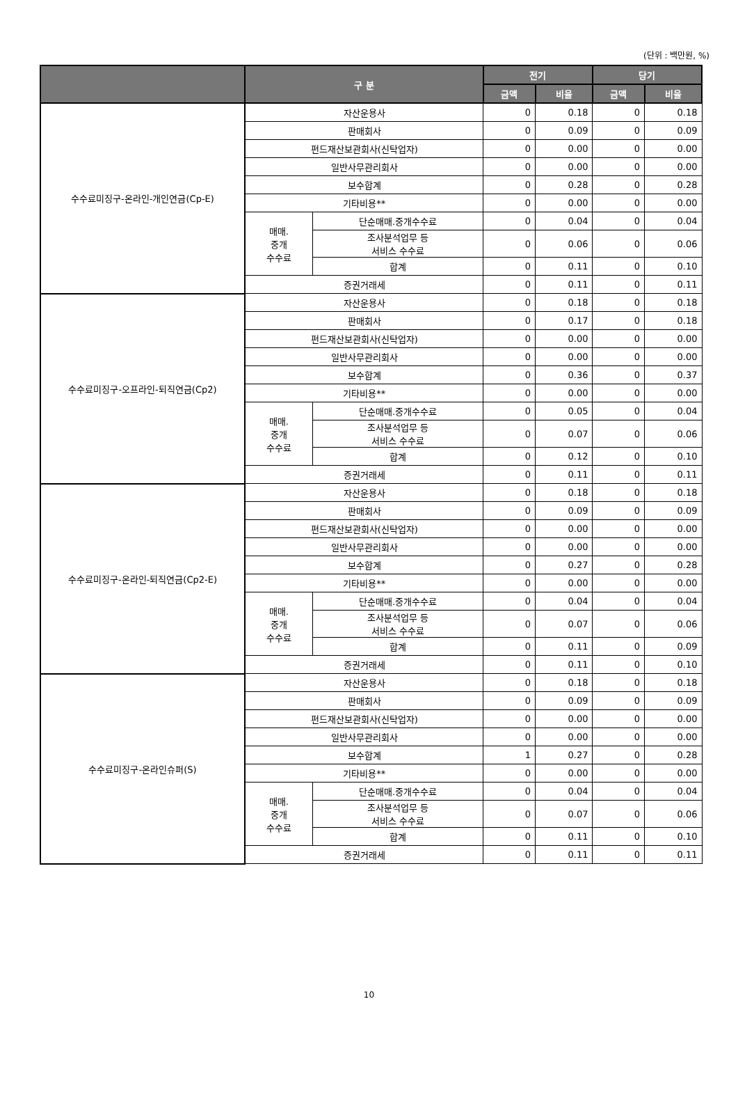(단위 : 백만원, %)
| | 구 분 | | 전기 | | 당기 | |
| --- | --- | --- | --- | --- | --- | --- |
| | | | 금액 | 비율 | 금액 | 비율 |
| 수수료미징구-온라인-개인연금(Cp-E) | 자산운용사 | | 0 | 0.18 | 0 | 0.18 |
| | 판매회사 | | 0 | 0.09 | 0 | 0.09 |
| | 펀드재산보관회사(신탁업자) | | 0 | 0.00 | 0 | 0.00 |
| | 일반사무관리회사 | | 0 | 0.00 | 0 | 0.00 |
| | 보수합계 | | 0 | 0.28 | 0 | 0.28 |
| | 기타비용** | | 0 | 0.00 | 0 | 0.00 |
| | 매매. 중개 수수료 | 단순매매.중개수수료 | 0 | 0.04 | 0 | 0.04 |
| | | 조사분석업무 등 서비스 수수료 | 0 | 0.06 | 0 | 0.06 |
| | | 합계 | 0 | 0.11 | 0 | 0.10 |
| | 증권거래세 | | 0 | 0.11 | 0 | 0.11 |
| 수수료미징구-오프라인-퇴직연금(Cp2) | 자산운용사 | | 0 | 0.18 | 0 | 0.18 |
| | 판매회사 | | 0 | 0.17 | 0 | 0.18 |
| | 펀드재산보관회사(신탁업자) | | 0 | 0.00 | 0 | 0.00 |
| | 일반사무관리회사 | | 0 | 0.00 | 0 | 0.00 |
| | 보수합계 | | 0 | 0.36 | 0 | 0.37 |
| | 기타비용** | | 0 | 0.00 | 0 | 0.00 |
| | 매매. 중개 수수료 | 단순매매.중개수수료 | 0 | 0.05 | 0 | 0.04 |
| | | 조사분석업무 등 서비스 수수료 | 0 | 0.07 | 0 | 0.06 |
| | | 합계 | 0 | 0.12 | 0 | 0.10 |
| | 증권거래세 | | 0 | 0.11 | 0 | 0.11 |
| 수수료미징구-온라인-퇴직연금(Cp2-E) | 자산운용사 | | 0 | 0.18 | 0 | 0.18 |
| | 판매회사 | | 0 | 0.09 | 0 | 0.09 |
| | 펀드재산보관회사(신탁업자) | | 0 | 0.00 | 0 | 0.00 |
| | 일반사무관리회사 | | 0 | 0.00 | 0 | 0.00 |
| | 보수합계 | | 0 | 0.27 | 0 | 0.28 |
| | 기타비용** | | 0 | 0.00 | 0 | 0.00 |
| | 매매. 중개 수수료 | 단순매매.중개수수료 | 0 | 0.04 | 0 | 0.04 |
| | | 조사분석업무 등 서비스 수수료 | 0 | 0.07 | 0 | 0.06 |
| | | 합계 | 0 | 0.11 | 0 | 0.09 |
| | 증권거래세 | | 0 | 0.11 | 0 | 0.10 |
| 수수료미징구-온라인슈퍼(S) | 자산운용사 | | 0 | 0.18 | 0 | 0.18 |
| | 판매회사 | | 0 | 0.09 | 0 | 0.09 |
| | 펀드재산보관회사(신탁업자) | | 0 | 0.00 | 0 | 0.00 |
| | 일반사무관리회사 | | 0 | 0.00 | 0 | 0.00 |
| | 보수합계 | | 1 | 0.27 | 0 | 0.28 |
| | 기타비용** | | 0 | 0.00 | 0 | 0.00 |
| | 매매. 중개 수수료 | 단순매매.중개수수료 | 0 | 0.04 | 0 | 0.04 |
| | | 조사분석업무 등 서비스 수수료 | 0 | 0.07 | 0 | 0.06 |
| | | 합계 | 0 | 0.11 | 0 | 0.10 |
| | 증권거래세 | | 0 | 0.11 | 0 | 0.11 |
10